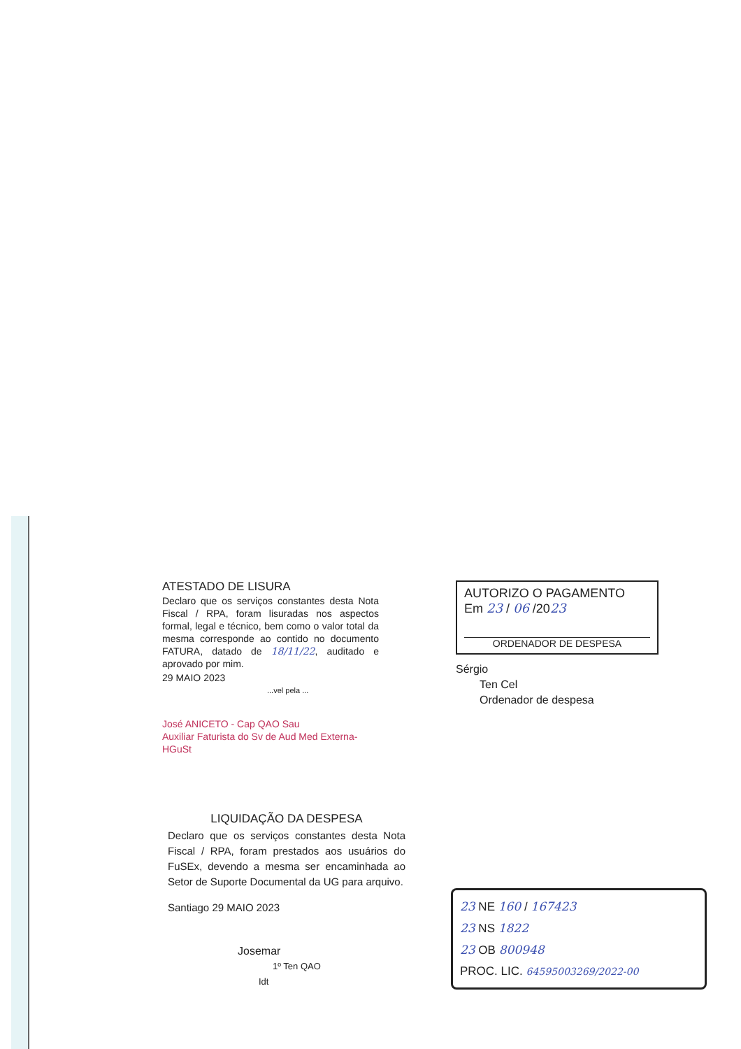ATESTADO DE LISURA
Declaro que os serviços constantes desta Nota Fiscal / RPA, foram lisuradas nos aspectos formal, legal e técnico, bem como o valor total da mesma corresponde ao contido no documento FATURA, datado de 18/11/22, auditado e aprovado por mim.
29 MAIO 2023
...vel pela ...
José ANICETO - Cap QAO Sau
Auxiliar Faturista do Sv de Aud Med Externa-HGuSt
AUTORIZO O PAGAMENTO
Em 23 / 06 /2023
ORDENADOR DE DESPESA
Sérgio
Ten Cel
Ordenador de despesa
LIQUIDAÇÃO DA DESPESA
Declaro que os serviços constantes desta Nota Fiscal / RPA, foram prestados aos usuários do FuSEx, devendo a mesma ser encaminhada ao Setor de Suporte Documental da UG para arquivo.
Santiago 29 MAIO 2023
Josemar
1º Ten QAO
Idt
23 NE 160 / 167423
23 NS 1822
23 OB 800948
PROC. LIC. 64595003269/2022-00